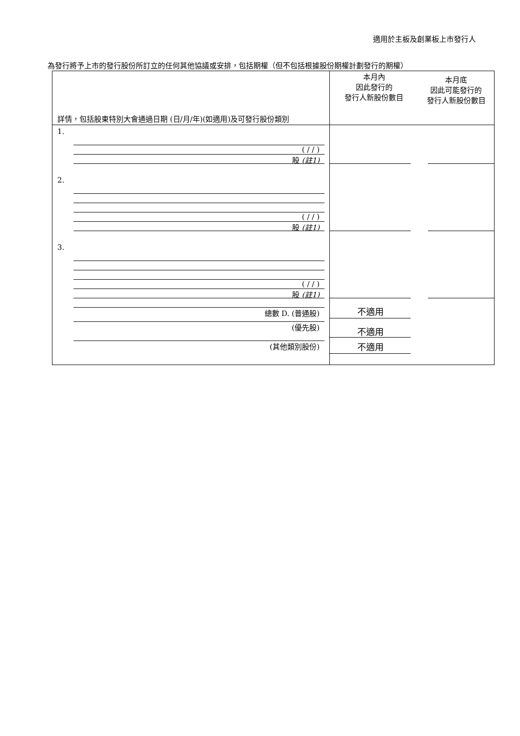適用於主板及創業板上市發行人
為發行將予上市的發行股份所訂立的任何其他協議或安排，包括期權（但不包括根據股份期權計劃發行的期權）
| 詳情，包括股東特別大會通過日期 (日/月/年)(如適用)及可發行股份類別 | 本月內 因此發行的 發行人新股份數目 | 本月底 因此可能發行的 發行人新股份數目 |
| 1. ( / / ) 股 (註1) | | |
| 2. ( / / ) 股 (註1) | | |
| 3. ( / / ) 股 (註1) | | |
| 總數 D. (普通股) (優先股) (其他類別股份) | 不適用 不適用 不適用 | |